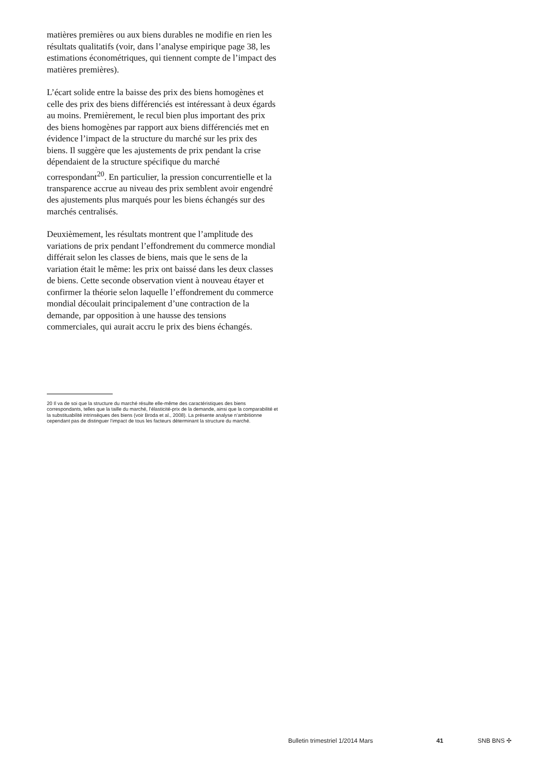matières premières ou aux biens durables ne modifie en rien les résultats qualitatifs (voir, dans l’analyse empirique page 38, les estimations économétriques, qui tiennent compte de l’impact des matières premières).
L’écart solide entre la baisse des prix des biens homogènes et celle des prix des biens différenciés est intéressant à deux égards au moins. Premièrement, le recul bien plus important des prix des biens homogènes par rapport aux biens différenciés met en évidence l’impact de la structure du marché sur les prix des biens. Il suggère que les ajustements de prix pendant la crise dépendaient de la structure spécifique du marché correspondant<sup>20</sup>. En particulier, la pression concurrentielle et la transparence accrue au niveau des prix semblent avoir engendré des ajustements plus marqués pour les biens échangés sur des marchés centralisés.
Deuxièmement, les résultats montrent que l’amplitude des variations de prix pendant l’effondrement du commerce mondial différait selon les classes de biens, mais que le sens de la variation était le même: les prix ont baissé dans les deux classes de biens. Cette seconde observation vient à nouveau étayer et confirmer la théorie selon laquelle l’effondrement du commerce mondial découlait principalement d’une contraction de la demande, par opposition à une hausse des tensions commerciales, qui aurait accru le prix des biens échangés.
20 Il va de soi que la structure du marché résulte elle-même des caractéristiques des biens correspondants, telles que la taille du marché, l’élasticité-prix de la demande, ainsi que la comparabilité et la substituabilité intrinsèques des biens (voir Broda et al., 2008). La présente analyse n’ambitionne cependant pas de distinguer l’impact de tous les facteurs déterminant la structure du marché.
Bulletin trimestriel 1/2014 Mars 41 SNB BNS ✣